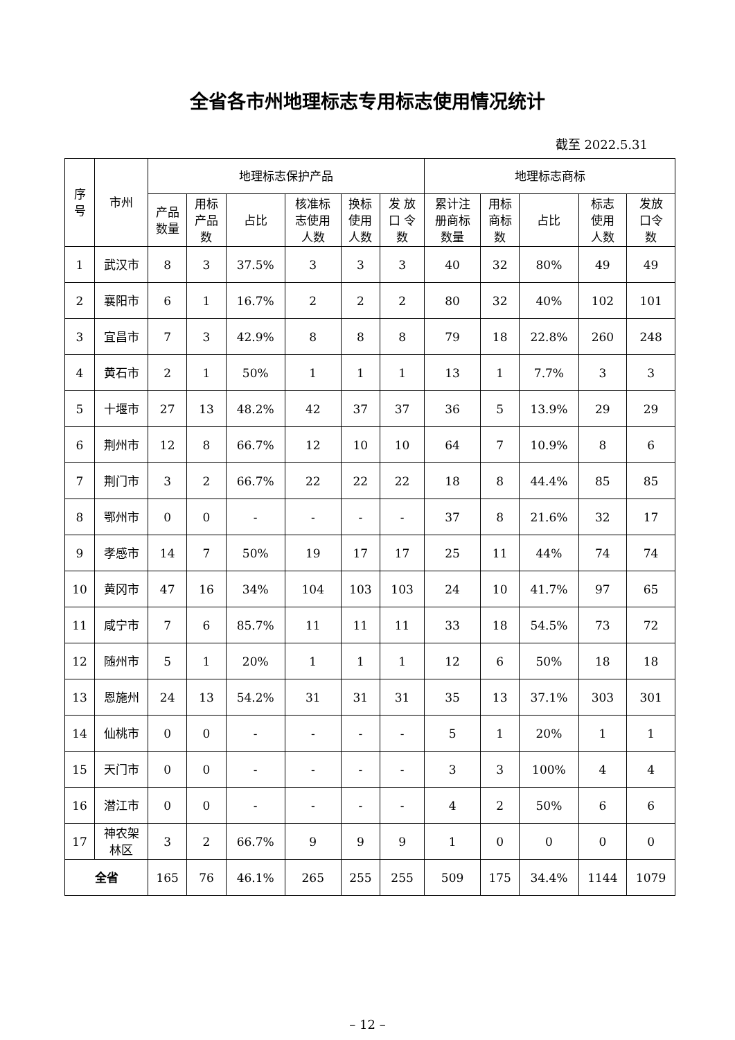全省各市州地理标志专用标志使用情况统计
截至 2022.5.31
| 序 号 | 市州 | 地理标志保护产品 | | | | | | 地理标志商标 | | | | |
| --- | --- | --- | --- | --- | --- | --- | --- | --- | --- | --- | --- | --- |
| | | 产品 数量 | 用标 产品 数 | 占比 | 核准标 志使用 人数 | 换标 使用 人数 | 发 放 口 令 数 | 累计注 册商标 数量 | 用标 商标 数 | 占比 | 标志 使用 人数 | 发放 口令 数 |
| 1 | 武汉市 | 8 | 3 | 37.5% | 3 | 3 | 3 | 40 | 32 | 80% | 49 | 49 |
| 2 | 襄阳市 | 6 | 1 | 16.7% | 2 | 2 | 2 | 80 | 32 | 40% | 102 | 101 |
| 3 | 宜昌市 | 7 | 3 | 42.9% | 8 | 8 | 8 | 79 | 18 | 22.8% | 260 | 248 |
| 4 | 黄石市 | 2 | 1 | 50% | 1 | 1 | 1 | 13 | 1 | 7.7% | 3 | 3 |
| 5 | 十堰市 | 27 | 13 | 48.2% | 42 | 37 | 37 | 36 | 5 | 13.9% | 29 | 29 |
| 6 | 荆州市 | 12 | 8 | 66.7% | 12 | 10 | 10 | 64 | 7 | 10.9% | 8 | 6 |
| 7 | 荆门市 | 3 | 2 | 66.7% | 22 | 22 | 22 | 18 | 8 | 44.4% | 85 | 85 |
| 8 | 鄂州市 | 0 | 0 | - | - | - | - | 37 | 8 | 21.6% | 32 | 17 |
| 9 | 孝感市 | 14 | 7 | 50% | 19 | 17 | 17 | 25 | 11 | 44% | 74 | 74 |
| 10 | 黄冈市 | 47 | 16 | 34% | 104 | 103 | 103 | 24 | 10 | 41.7% | 97 | 65 |
| 11 | 咸宁市 | 7 | 6 | 85.7% | 11 | 11 | 11 | 33 | 18 | 54.5% | 73 | 72 |
| 12 | 随州市 | 5 | 1 | 20% | 1 | 1 | 1 | 12 | 6 | 50% | 18 | 18 |
| 13 | 恩施州 | 24 | 13 | 54.2% | 31 | 31 | 31 | 35 | 13 | 37.1% | 303 | 301 |
| 14 | 仙桃市 | 0 | 0 | - | - | - | - | 5 | 1 | 20% | 1 | 1 |
| 15 | 天门市 | 0 | 0 | - | - | - | - | 3 | 3 | 100% | 4 | 4 |
| 16 | 潜江市 | 0 | 0 | - | - | - | - | 4 | 2 | 50% | 6 | 6 |
| 17 | 神农架 林区 | 3 | 2 | 66.7% | 9 | 9 | 9 | 1 | 0 | 0 | 0 | 0 |
| 全省 | | 165 | 76 | 46.1% | 265 | 255 | 255 | 509 | 175 | 34.4% | 1144 | 1079 |
– 12 –